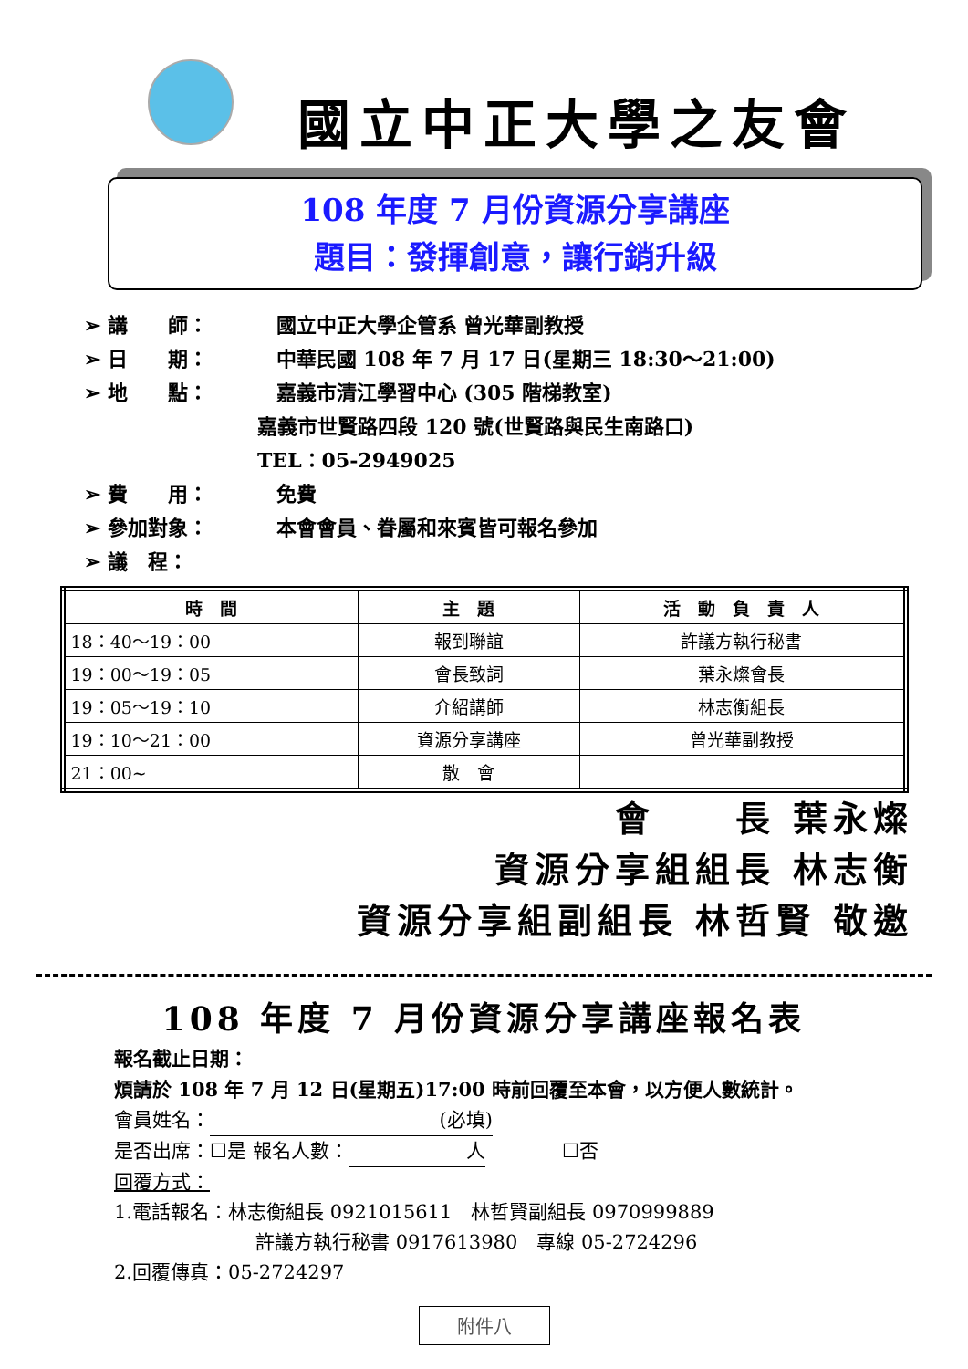國立中正大學之友會
108 年度 7 月份資源分享講座
題目：發揮創意，讓行銷升級
➢ 講　　師： 國立中正大學企管系 曾光華副教授
➢ 日　　期： 中華民國 108 年 7 月 17 日(星期三 18:30〜21:00)
➢ 地　　點： 嘉義市清江學習中心 (305 階梯教室)
嘉義市世賢路四段 120 號(世賢路與民生南路口)
TEL：05-2949025
➢ 費　　用： 免費
➢ 參加對象： 本會會員、眷屬和來賓皆可報名參加
➢ 議　程：
| 時 間 | 主 題 | 活 動 負 責 人 |
| --- | --- | --- |
| 18：40〜19：00 | 報到聯誼 | 許議方執行秘書 |
| 19：00〜19：05 | 會長致詞 | 葉永燦會長 |
| 19：05〜19：10 | 介紹講師 | 林志衡組長 |
| 19：10〜21：00 | 資源分享講座 | 曾光華副教授 |
| 21：00~ | 散 會 | |
會　　長 葉永燦
資源分享組組長 林志衡
資源分享組副組長 林哲賢 敬邀
108 年度 7 月份資源分享講座報名表
報名截止日期：
煩請於 108 年 7 月 12 日(星期五)17:00 時前回覆至本會，以方便人數統計。
會員姓名： (必填)
是否出席：☐是 報名人數： 人　　　　☐否
回覆方式：
1.電話報名：林志衡組長 0921015611　林哲賢副組長 0970999889
許議方執行秘書 0917613980　專線 05-2724296
2.回覆傳真：05-2724297
附件八